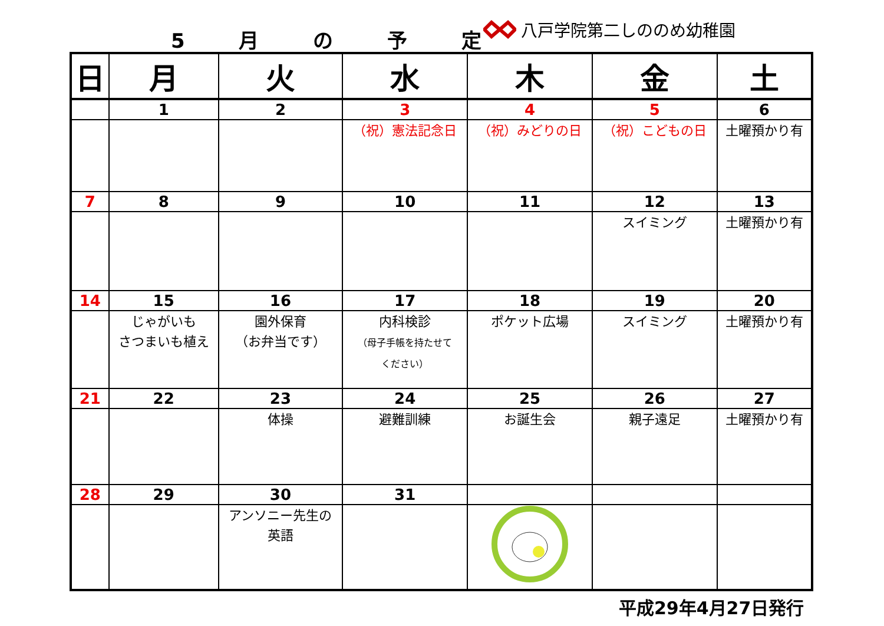5 月 の 予 定 八戸学院第二しののめ幼稚園
| 日 | 月 | 火 | 水 | 木 | 金 | 土 |
| --- | --- | --- | --- | --- | --- | --- |
| | 1 | 2 | 3 | 4 | 5 | 6 |
| | | | （祝）憲法記念日 | （祝）みどりの日 | （祝）こどもの日 | 土曜預かり有 |
| 7 | 8 | 9 | 10 | 11 | 12 | 13 |
| | | | | | スイミング | 土曜預かり有 |
| 14 | 15 | 16 | 17 | 18 | 19 | 20 |
| | じゃがいも さつまいも植え | 園外保育 （お弁当です） | 内科検診 （母子手帳を持たせて ください） | ポケット広場 | スイミング | 土曜預かり有 |
| 21 | 22 | 23 | 24 | 25 | 26 | 27 |
| | | 体操 | 避難訓練 | お誕生会 | 親子遠足 | 土曜預かり有 |
| 28 | 29 | 30 | 31 | | | |
| | | アンソニー先生の 英語 | | | | |
平成29年4月27日発行